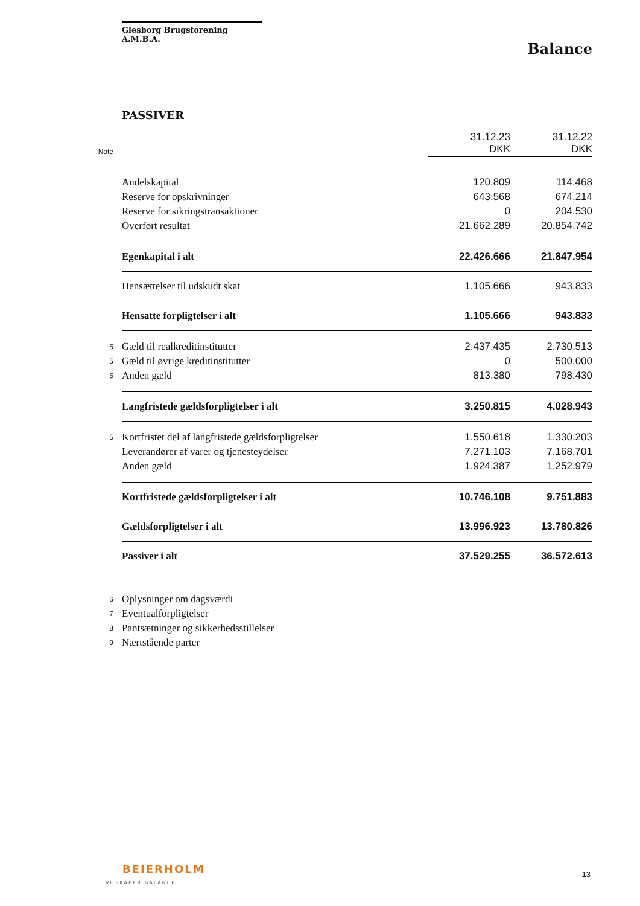Glesborg Brugsforening A.M.B.A.
Balance
PASSIVER
| Note | | 31.12.23 DKK | 31.12.22 DKK |
| --- | --- | --- | --- |
| | Andelskapital | 120.809 | 114.468 |
| | Reserve for opskrivninger | 643.568 | 674.214 |
| | Reserve for sikringstransaktioner | 0 | 204.530 |
| | Overført resultat | 21.662.289 | 20.854.742 |
| | Egenkapital i alt | 22.426.666 | 21.847.954 |
| | Hensættelser til udskudt skat | 1.105.666 | 943.833 |
| | Hensatte forpligtelser i alt | 1.105.666 | 943.833 |
| 5 | Gæld til realkreditinstitutter | 2.437.435 | 2.730.513 |
| 5 | Gæld til øvrige kreditinstitutter | 0 | 500.000 |
| 5 | Anden gæld | 813.380 | 798.430 |
| | Langfristede gældsforpligtelser i alt | 3.250.815 | 4.028.943 |
| 5 | Kortfristet del af langfristede gældsforpligtelser | 1.550.618 | 1.330.203 |
| | Leverandører af varer og tjenesteydelser | 7.271.103 | 7.168.701 |
| | Anden gæld | 1.924.387 | 1.252.979 |
| | Kortfristede gældsforpligtelser i alt | 10.746.108 | 9.751.883 |
| | Gældsforpligtelser i alt | 13.996.923 | 13.780.826 |
| | Passiver i alt | 37.529.255 | 36.572.613 |
| 6 | Oplysninger om dagsværdi | | |
| 7 | Eventualforpligtelser | | |
| 8 | Pantsætninger og sikkerhedsstillelser | | |
| 9 | Nærtstående parter | | |
BEIERHOLM
VI SKABER BALANCE
13